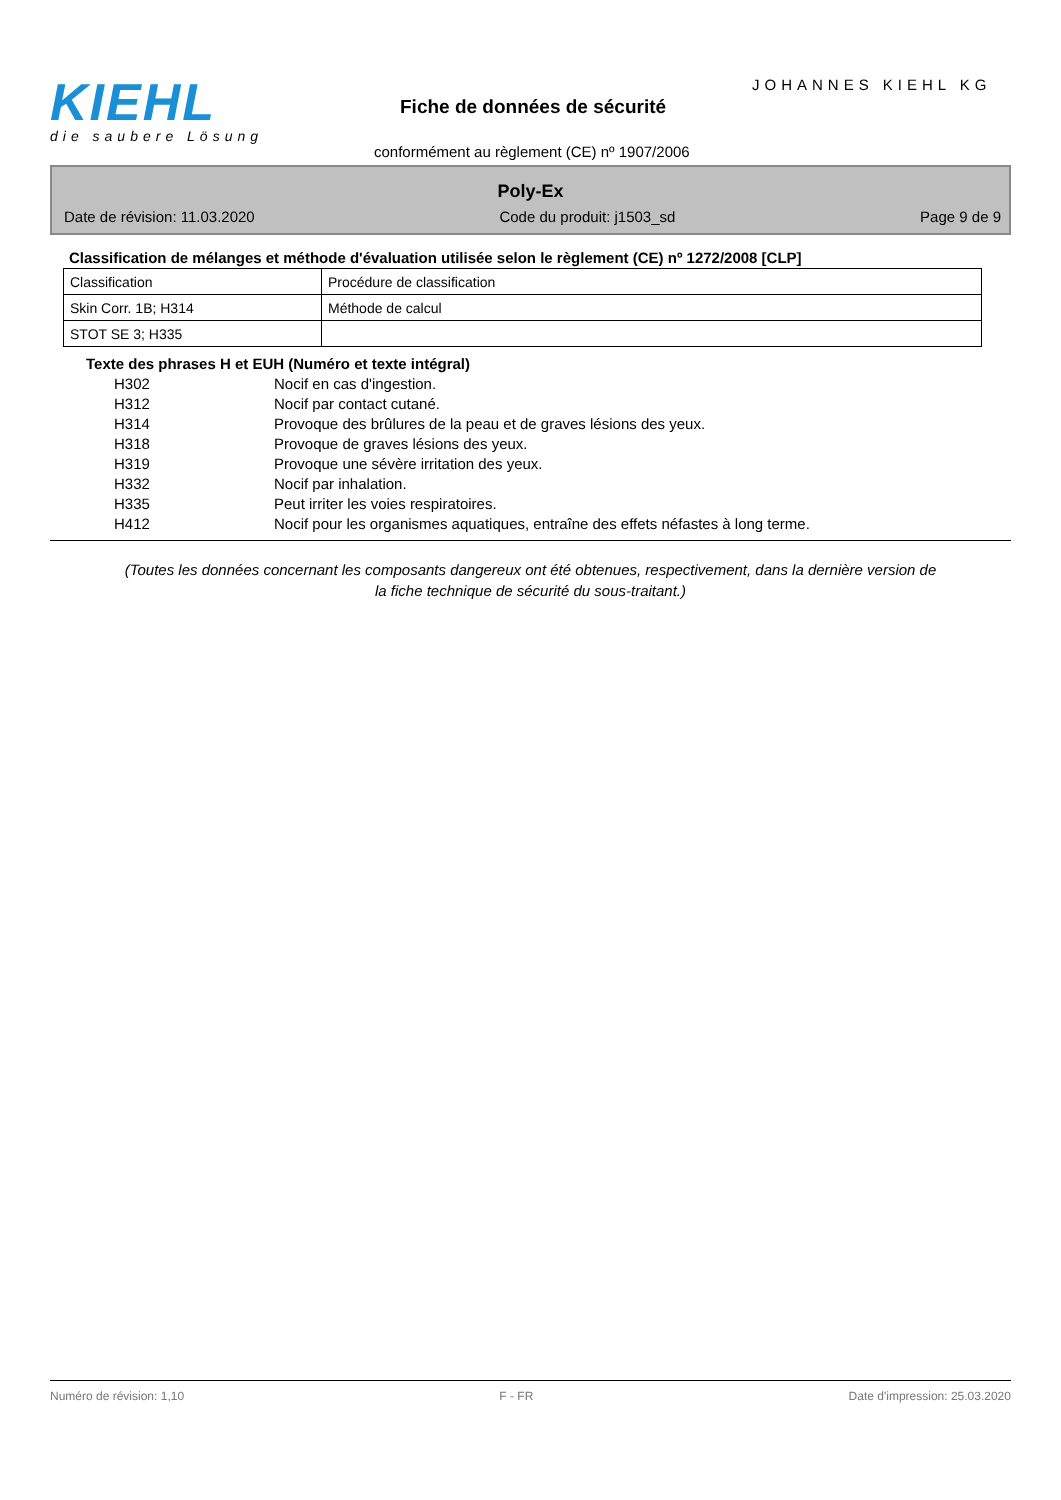KIEHL
die saubere Lösung
JOHANNES KIEHL KG
Fiche de données de sécurité
conformément au règlement (CE) nº 1907/2006
Poly-Ex
Date de révision: 11.03.2020 Code du produit: j1503_sd Page 9 de 9
Classification de mélanges et méthode d'évaluation utilisée selon le règlement (CE) nº 1272/2008 [CLP]
| Classification | Procédure de classification |
| Skin Corr. 1B; H314 | Méthode de calcul |
| STOT SE 3; H335 | |
Texte des phrases H et EUH (Numéro et texte intégral)
H302 Nocif en cas d'ingestion.
H312 Nocif par contact cutané.
H314 Provoque des brûlures de la peau et de graves lésions des yeux.
H318 Provoque de graves lésions des yeux.
H319 Provoque une sévère irritation des yeux.
H332 Nocif par inhalation.
H335 Peut irriter les voies respiratoires.
H412 Nocif pour les organismes aquatiques, entraîne des effets néfastes à long terme.
(Toutes les données concernant les composants dangereux ont été obtenues, respectivement, dans la dernière version de la fiche technique de sécurité du sous-traitant.)
Numéro de révision: 1,10 F - FR Date d'impression: 25.03.2020